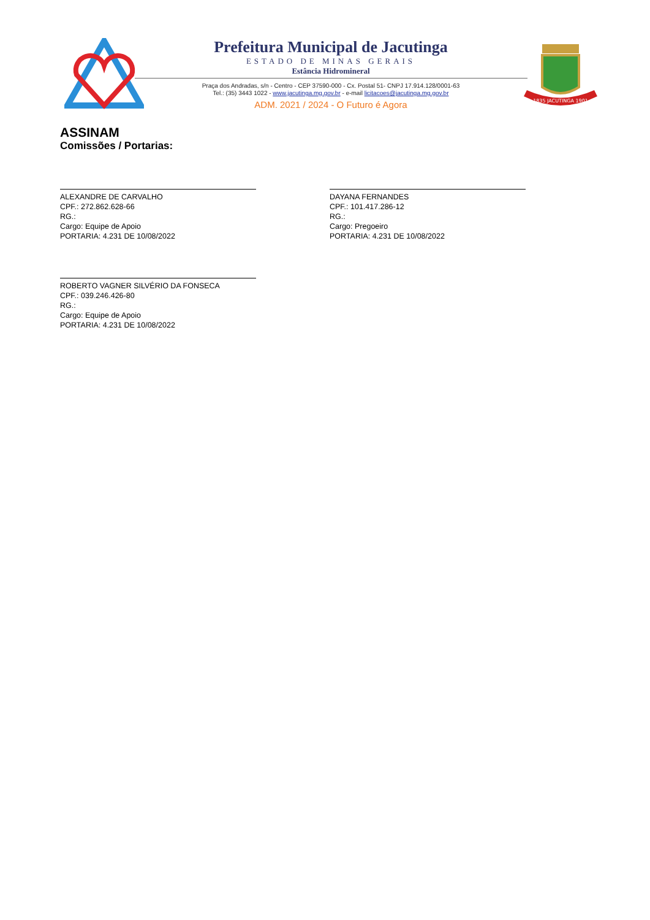Prefeitura Municipal de Jacutinga
ESTADO DE MINAS GERAIS
Estância Hidromineral
Praça dos Andradas, s/n - Centro - CEP 37590-000 - Cx. Postal 51- CNPJ 17.914.128/0001-63
Tel.: (35) 3443 1022 - www.jacutinga.mg.gov.br - e-mail licitacoes@jacutinga.mg.gov.br
ADM. 2021 / 2024 - O Futuro é Agora
1835 JACUTINGA 1901
ASSINAM
Comissões / Portarias:
ALEXANDRE DE CARVALHO
CPF.: 272.862.628-66
RG.:
Cargo: Equipe de Apoio
PORTARIA: 4.231 DE 10/08/2022
DAYANA FERNANDES
CPF.: 101.417.286-12
RG.:
Cargo: Pregoeiro
PORTARIA: 4.231 DE 10/08/2022
ROBERTO VAGNER SILVÉRIO DA FONSECA
CPF.: 039.246.426-80
RG.:
Cargo: Equipe de Apoio
PORTARIA: 4.231 DE 10/08/2022